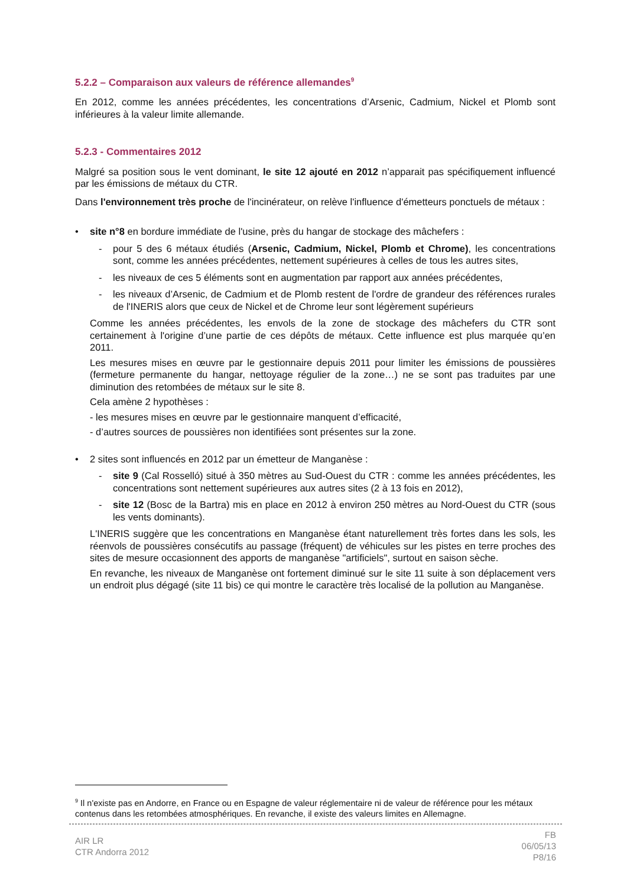5.2.2 – Comparaison aux valeurs de référence allemandes<sup>9</sup>
En 2012, comme les années précédentes, les concentrations d’Arsenic, Cadmium, Nickel et Plomb sont inférieures à la valeur limite allemande.
5.2.3 - Commentaires 2012
Malgré sa position sous le vent dominant, le site 12 ajouté en 2012 n’apparait pas spécifiquement influencé par les émissions de métaux du CTR.
Dans l'environnement très proche de l'incinérateur, on relève l'influence d'émetteurs ponctuels de métaux :
• site n°8 en bordure immédiate de l'usine, près du hangar de stockage des mâchefers :
- pour 5 des 6 métaux étudiés (Arsenic, Cadmium, Nickel, Plomb et Chrome), les concentrations sont, comme les années précédentes, nettement supérieures à celles de tous les autres sites,
- les niveaux de ces 5 éléments sont en augmentation par rapport aux années précédentes,
- les niveaux d’Arsenic, de Cadmium et de Plomb restent de l'ordre de grandeur des références rurales de l'INERIS alors que ceux de Nickel et de Chrome leur sont légèrement supérieurs
Comme les années précédentes, les envols de la zone de stockage des mâchefers du CTR sont certainement à l'origine d’une partie de ces dépôts de métaux. Cette influence est plus marquée qu’en 2011.
Les mesures mises en œuvre par le gestionnaire depuis 2011 pour limiter les émissions de poussières (fermeture permanente du hangar, nettoyage régulier de la zone…) ne se sont pas traduites par une diminution des retombées de métaux sur le site 8.
Cela amène 2 hypothèses :
- les mesures mises en œuvre par le gestionnaire manquent d’efficacité,
- d’autres sources de poussières non identifiées sont présentes sur la zone.
• 2 sites sont influencés en 2012 par un émetteur de Manganèse :
- site 9 (Cal Rosselló) situé à 350 mètres au Sud-Ouest du CTR : comme les années précédentes, les concentrations sont nettement supérieures aux autres sites (2 à 13 fois en 2012),
- site 12 (Bosc de la Bartra) mis en place en 2012 à environ 250 mètres au Nord-Ouest du CTR (sous les vents dominants).
L'INERIS suggère que les concentrations en Manganèse étant naturellement très fortes dans les sols, les réenvols de poussières consécutifs au passage (fréquent) de véhicules sur les pistes en terre proches des sites de mesure occasionnent des apports de manganèse "artificiels", surtout en saison sèche.
En revanche, les niveaux de Manganèse ont fortement diminué sur le site 11 suite à son déplacement vers un endroit plus dégagé (site 11 bis) ce qui montre le caractère très localisé de la pollution au Manganèse.
<sup>9</sup> Il n'existe pas en Andorre, en France ou en Espagne de valeur réglementaire ni de valeur de référence pour les métaux contenus dans les retombées atmosphériques. En revanche, il existe des valeurs limites en Allemagne.
AIR LR
CTR Andorra 2012
FB
06/05/13
P8/16